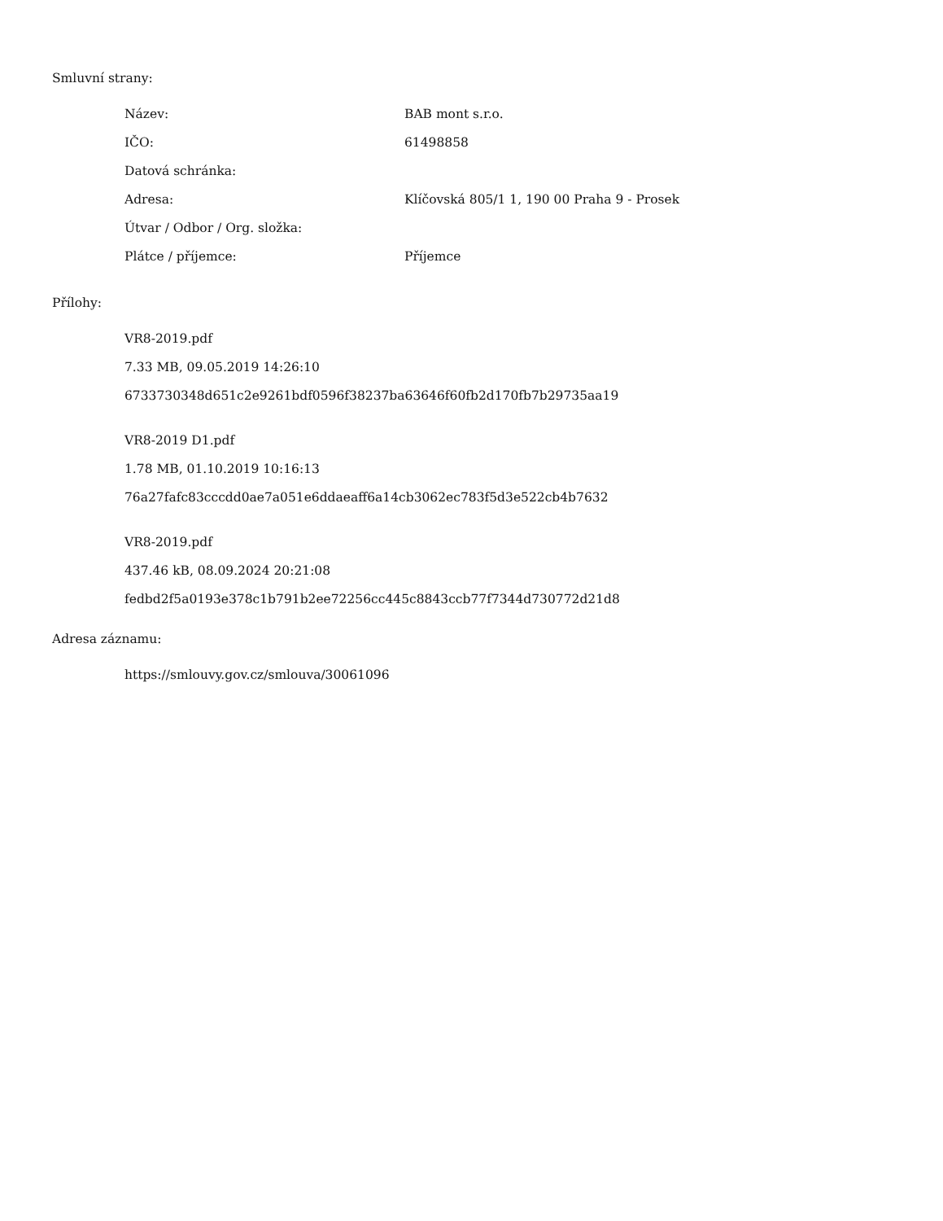Smluvní strany:
| Název: | BAB mont s.r.o. |
| IČO: | 61498858 |
| Datová schránka: | |
| Adresa: | Klíčovská 805/1 1, 190 00 Praha 9 - Prosek |
| Útvar / Odbor / Org. složka: | |
| Plátce / příjemce: | Příjemce |
Přílohy:
VR8-2019.pdf
7.33 MB, 09.05.2019 14:26:10
6733730348d651c2e9261bdf0596f38237ba63646f60fb2d170fb7b29735aa19
VR8-2019 D1.pdf
1.78 MB, 01.10.2019 10:16:13
76a27fafc83cccdd0ae7a051e6ddaeaff6a14cb3062ec783f5d3e522cb4b7632
VR8-2019.pdf
437.46 kB, 08.09.2024 20:21:08
fedbd2f5a0193e378c1b791b2ee72256cc445c8843ccb77f7344d730772d21d8
Adresa záznamu:
https://smlouvy.gov.cz/smlouva/30061096